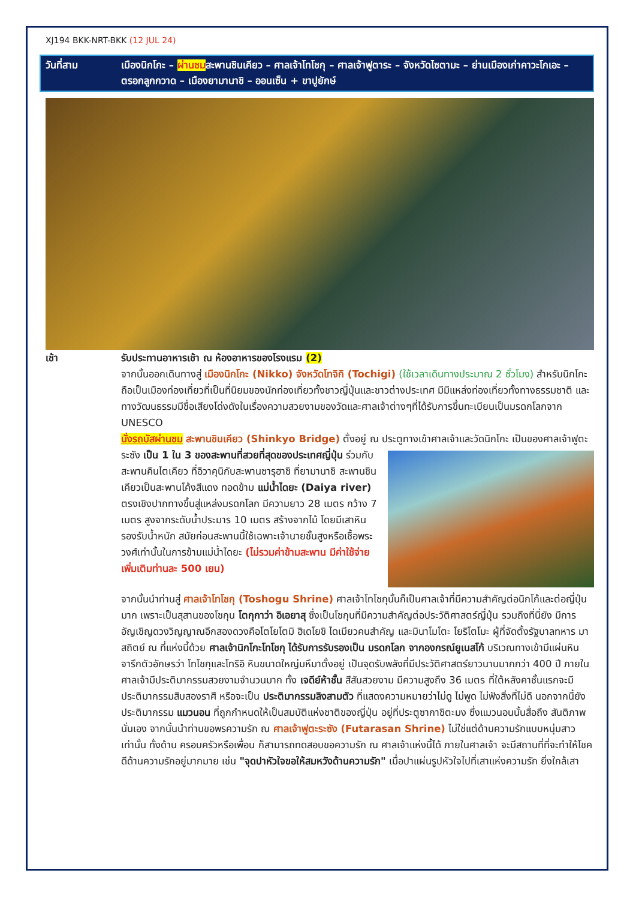XJ194 BKK-NRT-BKK (12 JUL 24)
วันที่สาม เมืองนิกโกะ – ผ่านชมสะพานชินเคียว – ศาลเจ้าโทโชกุ – ศาลเจ้าฟูตาระ – จังหวัดไซตามะ – ย่านเมืองเก่าคาวะโกเอะ – ตรอกลูกกวาด – เมืองยามานาชิ – ออนเซ็น + ขาปูยักษ์
เช้า รับประทานอาหารเช้า ณ ห้องอาหารของโรงแรม (2)
จากนั้นออกเดินทางสู่ เมืองนิกโกะ (Nikko) จังหวัดโทจิกิ (Tochigi) (ใช้เวลาเดินทางประมาณ 2 ชั่วโมง) สำหรับนิกโกะ ถือเป็นเมืองท่องเที่ยวที่เป็นที่นิยมของนักท่องเที่ยวทั้งชาวญี่ปุ่นและชาวต่างประเทศ มีมีแหล่งท่องเที่ยวทั้งทางธรรมชาติ และทางวัฒนธรรมมีชื่อเสียงโด่งดังในเรื่องความสวยงามของวัดและศาลเจ้าต่างๆที่ได้รับการขึ้นทะเบียนเป็นมรดกโลกจาก UNESCO
นั่งรถบัสผ่านชม สะพานชินเคียว (Shinkyo Bridge) ตั้งอยู่ ณ ประตูทางเข้าศาลเจ้าและวัดนิกโกะ เป็นของศาลเจ้าฟูตะระซัง เป็น 1 ใน 3 ของสะพานที่สวยที่สุดของประเทศญี่ปุ่น ร่วมกับสะพานคินไตเคียว ที่อิวาคุนิกับสะพานซารุฮาชิ ที่ยามานาชิ สะพานชินเคียวเป็นสะพานโค้งสีแดง ทอดข้าม แม่น้ำไดยะ (Daiya river) ตรงเชิงปากทางขึ้นสู่แหล่งมรดกโลก มีความยาว 28 เมตร กว้าง 7 เมตร สูงจากระดับน้ำประมาร 10 เมตร สร้างจากไม้ โดยมีเสาหินรองรับน้ำหนัก สมัยก่อนสะพานนี้ใช้เฉพาะเจ้านายชั้นสูงหรือเชื้อพระวงศ์เท่านั้นในการข้ามแม่น้ำไดยะ (ไม่รวมค่าข้ามสะพาน มีค่าใช้จ่ายเพิ่มเติมท่านละ 500 เยน)
จากนั้นนำท่านสู่ ศาลเจ้าโทโชกุ (Toshogu Shrine) ศาลเจ้าโทโชกุนั้นก็เป็นศาลเจ้าที่มีความสำคัญต่อนิกโก้และต่อญี่ปุ่นมาก เพราะเป็นสุสานของโชกุน โตกุกาว่า อิเอยาสุ ซึ่งเป็นโชกุนที่มีความสำคัญต่อประวัติศาสตร์ญี่ปุ่น รวมถึงที่นี่ยัง มีการอัญเชิญดวงวิญญาณอีกสองดวงคือโตโยโตมิ ฮิเดโยชิ ไดเมียวคนสำคัญ และมินาโมโตะ โยริโตโมะ ผู้ที่จัดตั้งรัฐบาลทหาร มาสถิตย์ ณ ที่แห่งนี้ด้วย ศาลเจ้านิกโกะโทโชกุ ได้รับการรับรองเป็น มรดกโลก จากองกรณ์ยูเนสโก้ บริเวณทางเข้ามีแผ่นหินจารึกตัวอักษรว่า โทโชกุและโทริอิ หินขนาดใหญ่มหึมาตั้งอยู่ เป็นจุดรับพลังที่มีประวัติศาสตร์ยาวนานมากกว่า 400 ปี ภายในศาลเจ้ามีประติมากรรมสวยงามจำนวนมาก ทั้ง เจดีย์ห้าชั้น สีสันสวยงาม มีความสูงถึง 36 เมตร ที่ใต้หลังคาชั้นแรกจะมีประติมากรรมสิบสองราศี หรือจะเป็น ประติมากรรมลิงสามตัว ที่แสดงความหมายว่าไม่ดู ไม่พูด ไม่ฟังสิ่งที่ไม่ดี นอกจากนี้ยังประติมากรรม แมวนอน ที่ถูกกำหนดให้เป็นสมบัติแห่งชาติของญี่ปุ่น อยู่ที่ประตูซากาชิตะมง ซึ่งแมวนอนนั้นสื่อถึง สันติภาพ นั่นเอง จากนั้นนำท่านขอพรความรัก ณ ศาลเจ้าฟูตะระซัง (Futarasan Shrine) ไม่ใช่แต่ด้านความรักแบบหนุ่มสาวเท่านั้น ทั้งด้าน ครอบครัวหรือเพื่อน ก็สามารถทดสอบขอความรัก ณ ศาลเจ้าแห่งนี้ได้ ภายในศาลเจ้า จะมีสถานที่ที่จะทำให้โชคดีด้านความรักอยู่มากมาย เช่น "จุดปาหัวใจขอให้สมหวังด้านความรัก" เมื่อปาแผ่นรูปหัวใจไปที่เสาแห่งความรัก ยิ่งใกล้เสา